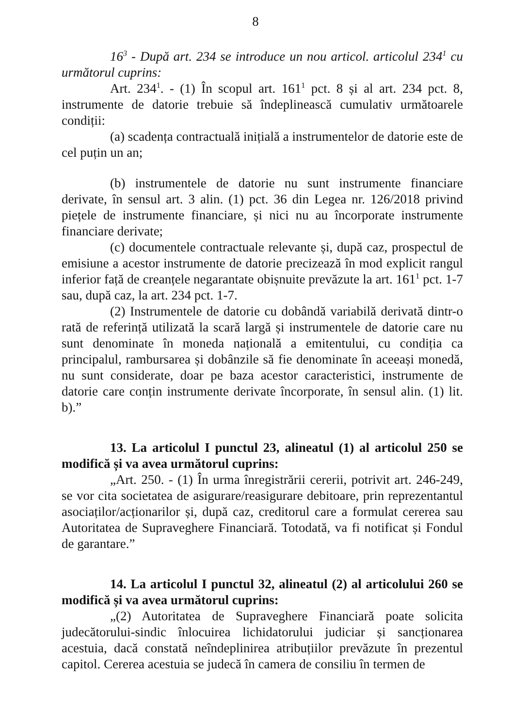8
16<sup>3</sup> - După art. 234 se introduce un nou articol. articolul 234<sup>1</sup> cu următorul cuprins:
Art. 234<sup>1</sup>. - (1) În scopul art. 161<sup>1</sup> pct. 8 și al art. 234 pct. 8, instrumente de datorie trebuie să îndeplinească cumulativ următoarele condiții:
(a) scadența contractuală inițială a instrumentelor de datorie este de cel puțin un an;
(b) instrumentele de datorie nu sunt instrumente financiare derivate, în sensul art. 3 alin. (1) pct. 36 din Legea nr. 126/2018 privind piețele de instrumente financiare, și nici nu au încorporate instrumente financiare derivate;
(c) documentele contractuale relevante și, după caz, prospectul de emisiune a acestor instrumente de datorie precizează în mod explicit rangul inferior față de creanțele negarantate obișnuite prevăzute la art. 161<sup>1</sup> pct. 1-7 sau, după caz, la art. 234 pct. 1-7.
(2) Instrumentele de datorie cu dobândă variabilă derivată dintr-o rată de referință utilizată la scară largă și instrumentele de datorie care nu sunt denominate în moneda națională a emitentului, cu condiția ca principalul, rambursarea și dobânzile să fie denominate în aceeași monedă, nu sunt considerate, doar pe baza acestor caracteristici, instrumente de datorie care conțin instrumente derivate încorporate, în sensul alin. (1) lit. b).”
13. La articolul I punctul 23, alineatul (1) al articolul 250 se modifică și va avea următorul cuprins:
„Art. 250. - (1) În urma înregistrării cererii, potrivit art. 246-249, se vor cita societatea de asigurare/reasigurare debitoare, prin reprezentantul asociaților/acționarilor și, după caz, creditorul care a formulat cererea sau Autoritatea de Supraveghere Financiară. Totodată, va fi notificat și Fondul de garantare.”
14. La articolul I punctul 32, alineatul (2) al articolului 260 se modifică și va avea următorul cuprins:
„(2) Autoritatea de Supraveghere Financiară poate solicita judecătorului-sindic înlocuirea lichidatorului judiciar și sancționarea acestuia, dacă constată neîndeplinirea atribuțiilor prevăzute în prezentul capitol. Cererea acestuia se judecă în camera de consiliu în termen de